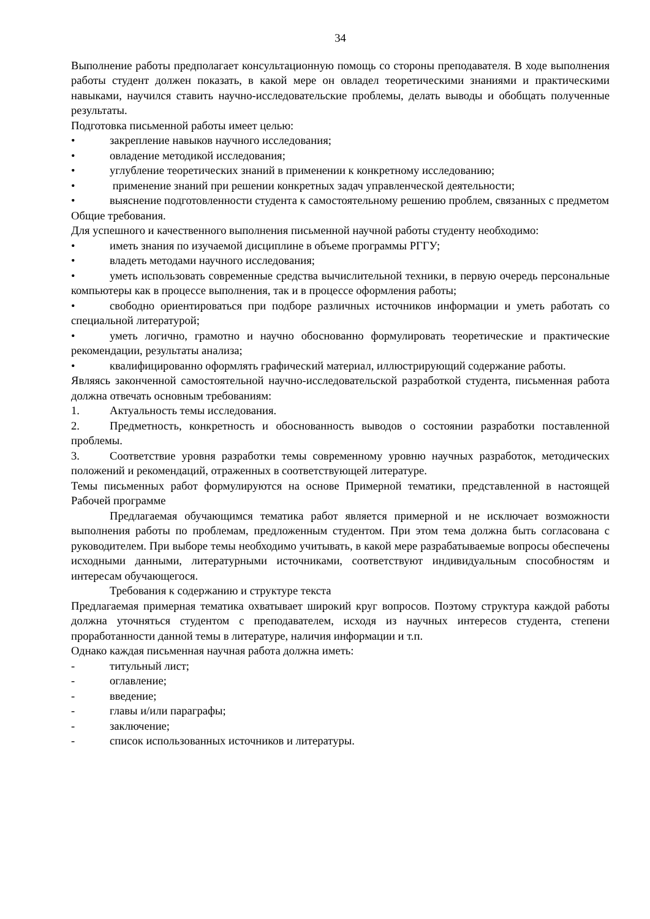34
Выполнение работы предполагает консультационную помощь со стороны преподавателя. В ходе выполнения работы студент должен показать, в какой мере он овладел теоретическими знаниями и практическими навыками, научился ставить научно-исследовательские проблемы, делать выводы и обобщать полученные результаты.
Подготовка письменной работы имеет целью:
• закрепление навыков научного исследования;
• овладение методикой исследования;
• углубление теоретических знаний в применении к конкретному исследованию;
• применение знаний при решении конкретных задач управленческой деятельности;
• выяснение подготовленности студента к самостоятельному решению проблем, связанных с предметом
Общие требования.
Для успешного и качественного выполнения письменной научной работы студенту необходимо:
• иметь знания по изучаемой дисциплине в объеме программы РГГУ;
• владеть методами научного исследования;
• уметь использовать современные средства вычислительной техники, в первую очередь персональные компьютеры как в процессе выполнения, так и в процессе оформления работы;
• свободно ориентироваться при подборе различных источников информации и уметь работать со специальной литературой;
• уметь логично, грамотно и научно обоснованно формулировать теоретические и практические рекомендации, результаты анализа;
• квалифицированно оформлять графический материал, иллюстрирующий содержание работы.
Являясь законченной самостоятельной научно-исследовательской разработкой студента, письменная работа должна отвечать основным требованиям:
1. Актуальность темы исследования.
2. Предметность, конкретность и обоснованность выводов о состоянии разработки поставленной проблемы.
3. Соответствие уровня разработки темы современному уровню научных разработок, методических положений и рекомендаций, отраженных в соответствующей литературе.
Темы письменных работ формулируются на основе Примерной тематики, представленной в настоящей Рабочей программе
Предлагаемая обучающимся тематика работ является примерной и не исключает возможности выполнения работы по проблемам, предложенным студентом. При этом тема должна быть согласована с руководителем. При выборе темы необходимо учитывать, в какой мере разрабатываемые вопросы обеспечены исходными данными, литературными источниками, соответствуют индивидуальным способностям и интересам обучающегося.
Требования к содержанию и структуре текста
Предлагаемая примерная тематика охватывает широкий круг вопросов. Поэтому структура каждой работы должна уточняться студентом с преподавателем, исходя из научных интересов студента, степени проработанности данной темы в литературе, наличия информации и т.п.
Однако каждая письменная научная работа должна иметь:
- титульный лист;
- оглавление;
- введение;
- главы и/или параграфы;
- заключение;
- список использованных источников и литературы.